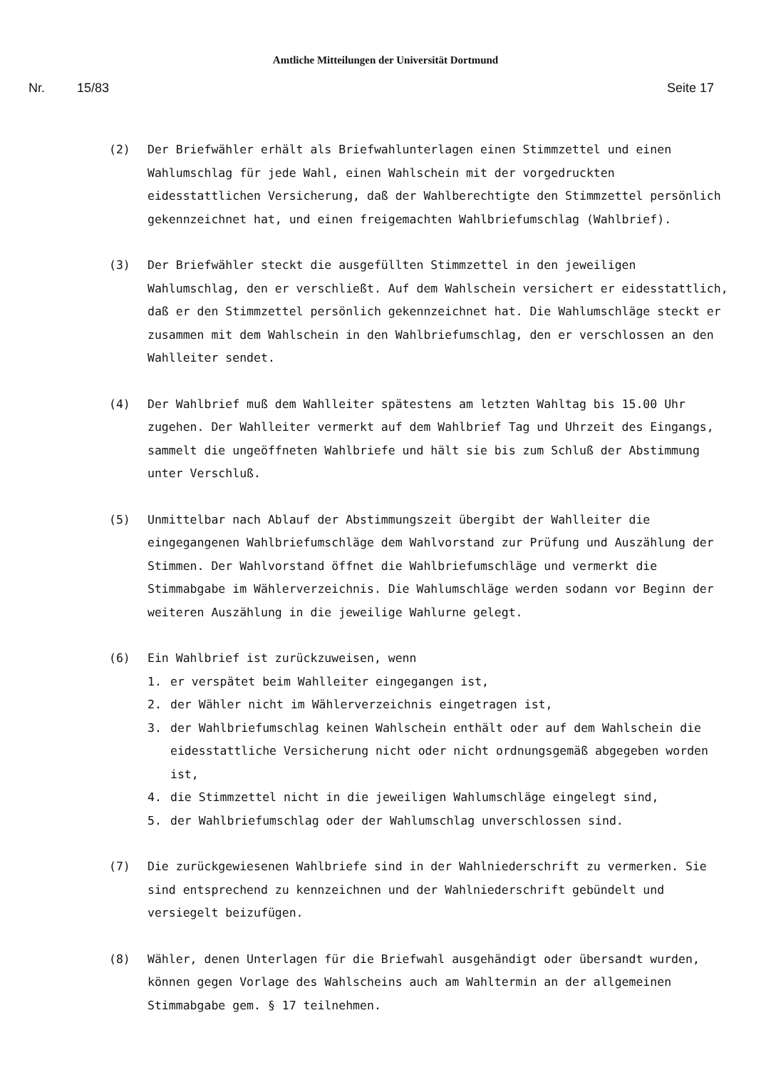Amtliche Mitteilungen der Universität Dortmund
Nr. 15/83 Seite 17
(2) Der Briefwähler erhält als Briefwahlunterlagen einen Stimmzettel und einen Wahlumschlag für jede Wahl, einen Wahlschein mit der vorgedruckten eidesstattlichen Versicherung, daß der Wahlberechtigte den Stimmzettel persönlich gekennzeichnet hat, und einen freigemachten Wahlbriefumschlag (Wahlbrief).
(3) Der Briefwähler steckt die ausgefüllten Stimmzettel in den jeweiligen Wahlumschlag, den er verschließt. Auf dem Wahlschein versichert er eidesstattlich, daß er den Stimmzettel persönlich gekennzeichnet hat. Die Wahlumschläge steckt er zusammen mit dem Wahlschein in den Wahlbriefumschlag, den er verschlossen an den Wahlleiter sendet.
(4) Der Wahlbrief muß dem Wahlleiter spätestens am letzten Wahltag bis 15.00 Uhr zugehen. Der Wahlleiter vermerkt auf dem Wahlbrief Tag und Uhrzeit des Eingangs, sammelt die ungeöffneten Wahlbriefe und hält sie bis zum Schluß der Abstimmung unter Verschluß.
(5) Unmittelbar nach Ablauf der Abstimmungszeit übergibt der Wahlleiter die eingegangenen Wahlbriefumschläge dem Wahlvorstand zur Prüfung und Auszählung der Stimmen. Der Wahlvorstand öffnet die Wahlbriefumschläge und vermerkt die Stimmabgabe im Wählerverzeichnis. Die Wahlumschläge werden sodann vor Beginn der weiteren Auszählung in die jeweilige Wahlurne gelegt.
(6) Ein Wahlbrief ist zurückzuweisen, wenn
1. er verspätet beim Wahlleiter eingegangen ist,
2. der Wähler nicht im Wählerverzeichnis eingetragen ist,
3. der Wahlbriefumschlag keinen Wahlschein enthält oder auf dem Wahlschein die eidesstattliche Versicherung nicht oder nicht ordnungsgemäß abgegeben worden ist,
4. die Stimmzettel nicht in die jeweiligen Wahlumschläge eingelegt sind,
5. der Wahlbriefumschlag oder der Wahlumschlag unverschlossen sind.
(7) Die zurückgewiesenen Wahlbriefe sind in der Wahlniederschrift zu vermerken. Sie sind entsprechend zu kennzeichnen und der Wahlniederschrift gebündelt und versiegelt beizufügen.
(8) Wähler, denen Unterlagen für die Briefwahl ausgehändigt oder übersandt wurden, können gegen Vorlage des Wahlscheins auch am Wahltermin an der allgemeinen Stimmabgabe gem. § 17 teilnehmen.